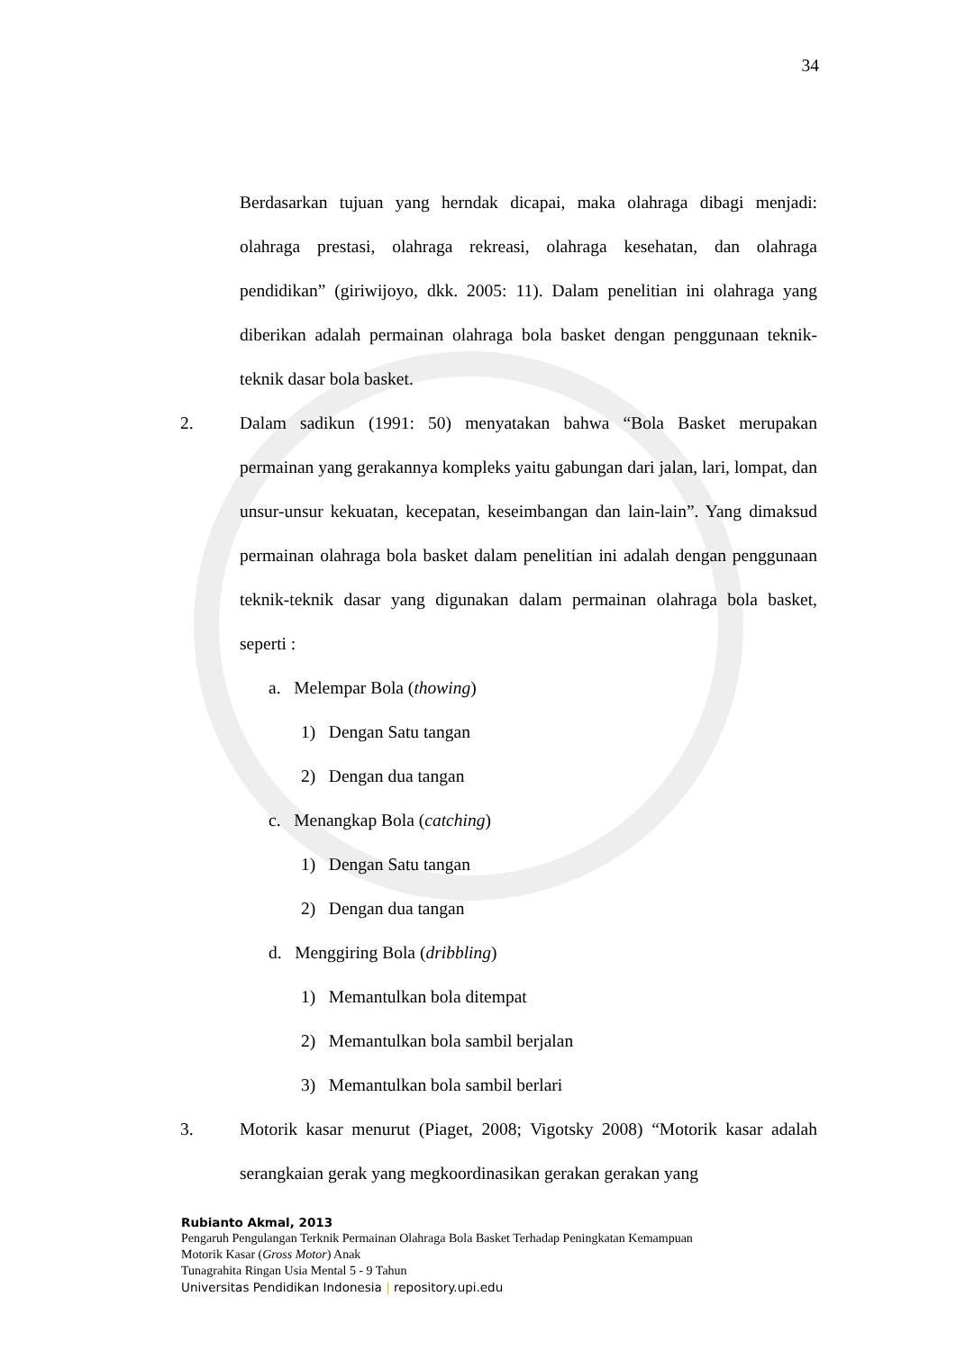34
Berdasarkan tujuan yang herndak dicapai, maka olahraga dibagi menjadi: olahraga prestasi, olahraga rekreasi, olahraga kesehatan, dan olahraga pendidikan” (giriwijoyo, dkk. 2005: 11). Dalam penelitian ini olahraga yang diberikan adalah permainan olahraga bola basket dengan penggunaan teknik-teknik dasar bola basket.
2. Dalam sadikun (1991: 50) menyatakan bahwa “Bola Basket merupakan permainan yang gerakannya kompleks yaitu gabungan dari jalan, lari, lompat, dan unsur-unsur kekuatan, kecepatan, keseimbangan dan lain-lain”. Yang dimaksud permainan olahraga bola basket dalam penelitian ini adalah dengan penggunaan teknik-teknik dasar yang digunakan dalam permainan olahraga bola basket, seperti :
a. Melempar Bola (thowing)
1) Dengan Satu tangan
2) Dengan dua tangan
c. Menangkap Bola (catching)
1) Dengan Satu tangan
2) Dengan dua tangan
d. Menggiring Bola (dribbling)
1) Memantulkan bola ditempat
2) Memantulkan bola sambil berjalan
3) Memantulkan bola sambil berlari
3. Motorik kasar menurut (Piaget, 2008; Vigotsky 2008) “Motorik kasar adalah serangkaian gerak yang megkoordinasikan gerakan gerakan yang
Rubianto Akmal, 2013
Pengaruh Pengulangan Terknik Permainan Olahraga Bola Basket Terhadap Peningkatan Kemampuan
Motorik Kasar (Gross Motor) Anak
Tunagrahita Ringan Usia Mental 5 - 9 Tahun
Universitas Pendidikan Indonesia | repository.upi.edu